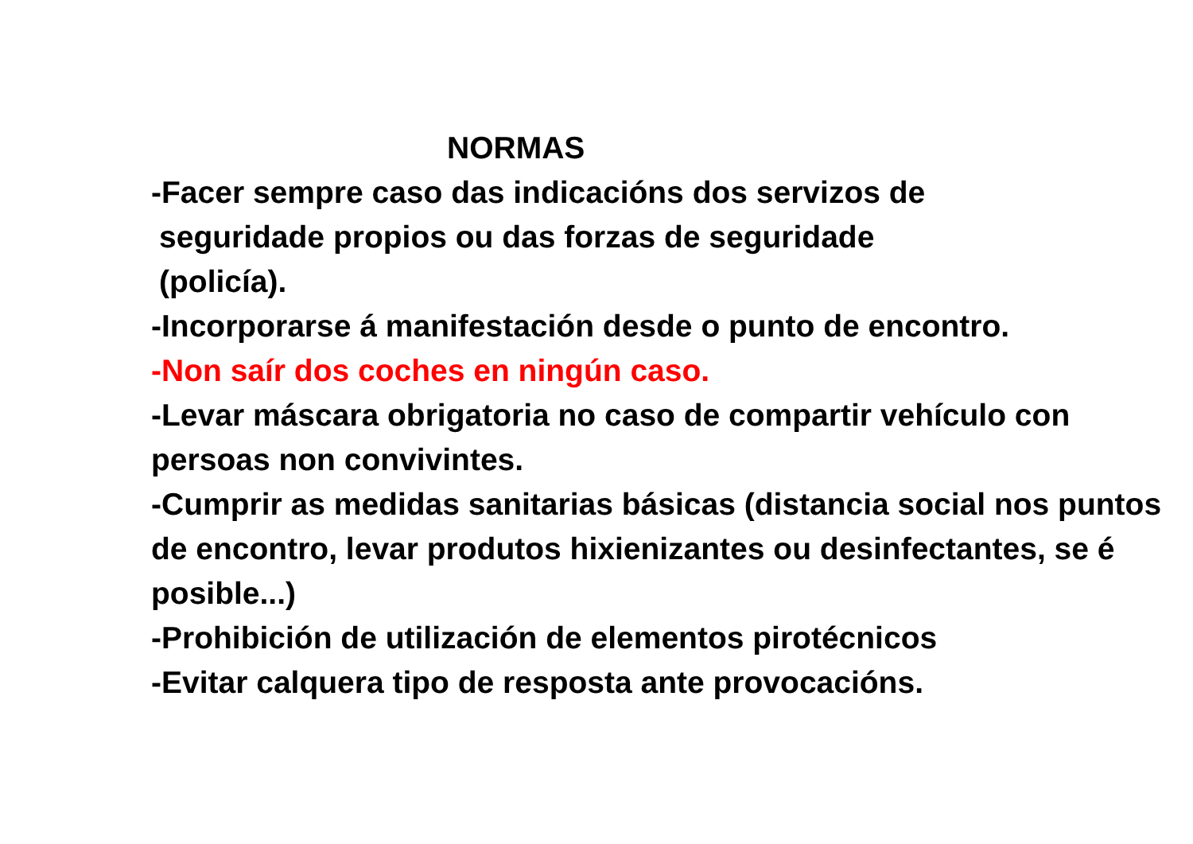NORMAS
-Facer sempre caso das indicacións dos servizos de
seguridade propios ou das forzas de seguridade
(policía).
-Incorporarse á manifestación desde o punto de encontro.
-Non saír dos coches en ningún caso.
-Levar máscara obrigatoria no caso de compartir vehículo con persoas non convivintes.
-Cumprir as medidas sanitarias básicas (distancia social nos puntos de encontro, levar produtos hixienizantes ou desinfectantes, se é posible...)
-Prohibición de utilización de elementos pirotécnicos
-Evitar calquera tipo de resposta ante provocacións.